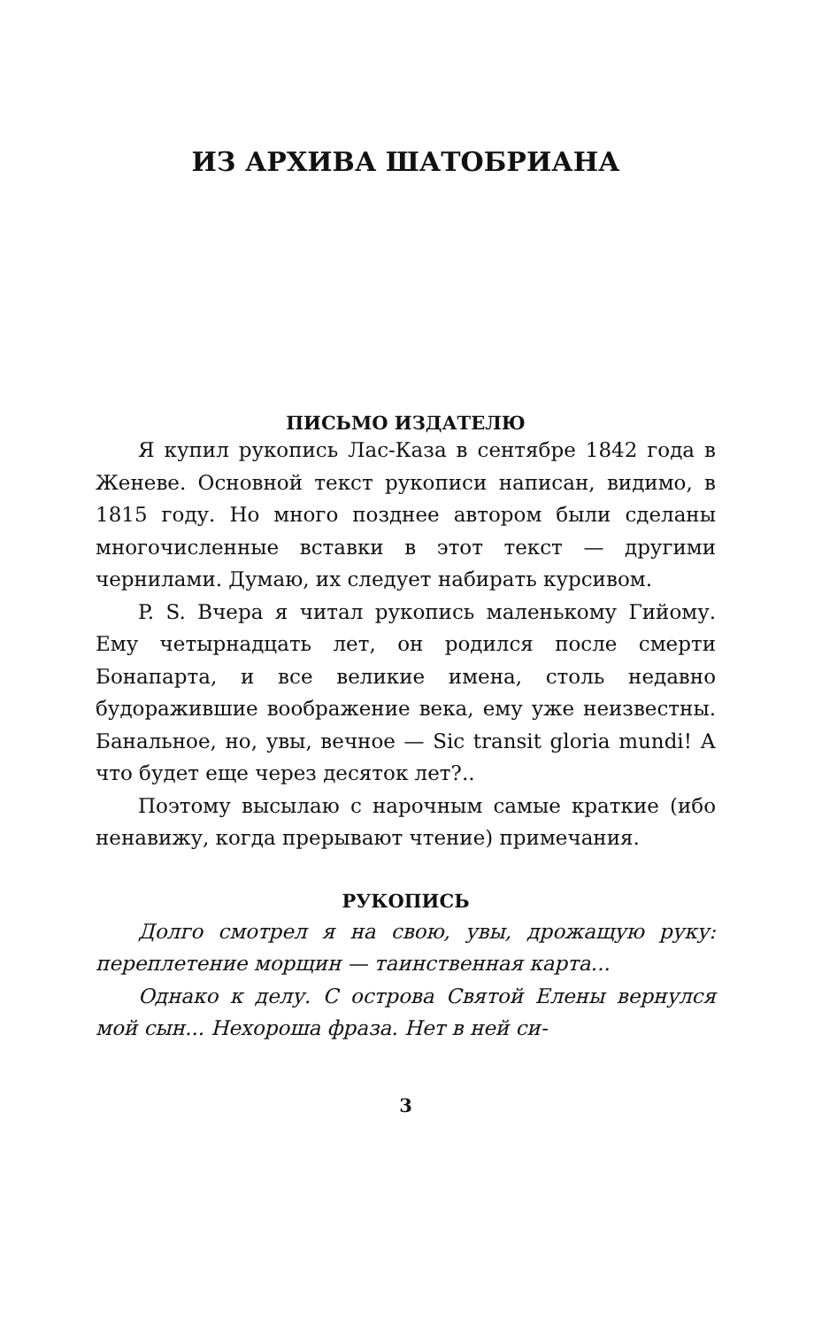ИЗ АРХИВА ШАТОБРИАНА
ПИСЬМО ИЗДАТЕЛЮ
Я купил рукопись Лас-Каза в сентябре 1842 года в Женеве. Основной текст рукописи написан, видимо, в 1815 году. Но много позднее автором были сделаны многочисленные вставки в этот текст — другими чернилами. Думаю, их следует набирать курсивом.
P. S. Вчера я читал рукопись маленькому Гийому. Ему четырнадцать лет, он родился после смерти Бонапарта, и все великие имена, столь недавно будоражившие воображение века, ему уже неизвестны. Банальное, но, увы, вечное — Sic transit gloria mundi! А что будет еще через десяток лет?..
Поэтому высылаю с нарочным самые краткие (ибо ненавижу, когда прерывают чтение) примечания.
РУКОПИСЬ
Долго смотрел я на свою, увы, дрожащую руку: переплетение морщин — таинственная карта...
Однако к делу. С острова Святой Елены вернулся мой сын... Нехороша фраза. Нет в ней си-
3